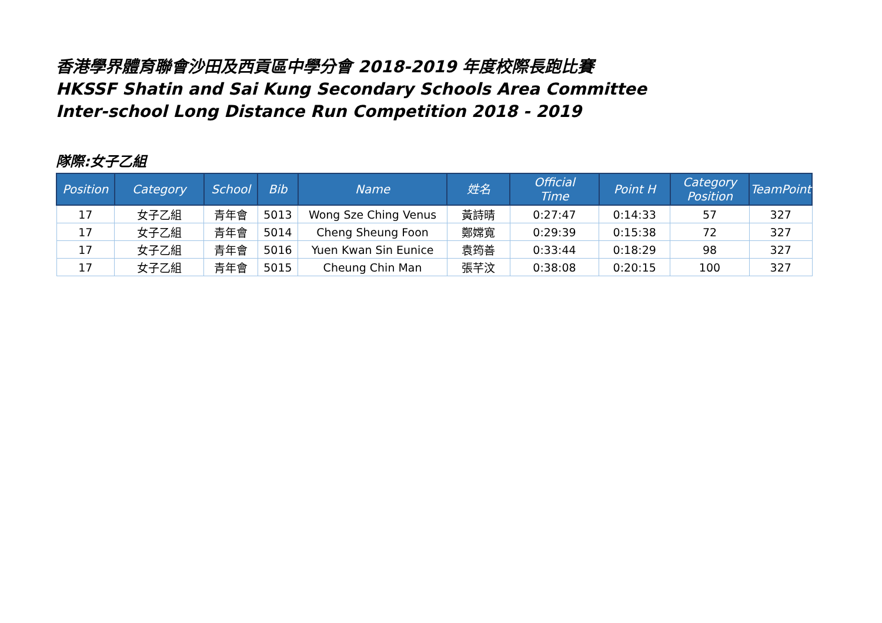香港學界體育聯會沙田及西貢區中學分會 2018-2019 年度校際長跑比賽
HKSSF Shatin and Sai Kung Secondary Schools Area Committee
Inter-school Long Distance Run Competition 2018 - 2019
隊際:女子乙組
| Position | Category | School | Bib | Name | 姓名 | Official Time | Point H | Category Position | TeamPoint |
| --- | --- | --- | --- | --- | --- | --- | --- | --- | --- |
| 17 | 女子乙組 | 青年會 | 5013 | Wong Sze Ching Venus | 黃詩晴 | 0:27:47 | 0:14:33 | 57 | 327 |
| 17 | 女子乙組 | 青年會 | 5014 | Cheng Sheung Foon | 鄭嫦寬 | 0:29:39 | 0:15:38 | 72 | 327 |
| 17 | 女子乙組 | 青年會 | 5016 | Yuen Kwan Sin Eunice | 袁筠善 | 0:33:44 | 0:18:29 | 98 | 327 |
| 17 | 女子乙組 | 青年會 | 5015 | Cheung Chin Man | 張芊汶 | 0:38:08 | 0:20:15 | 100 | 327 |